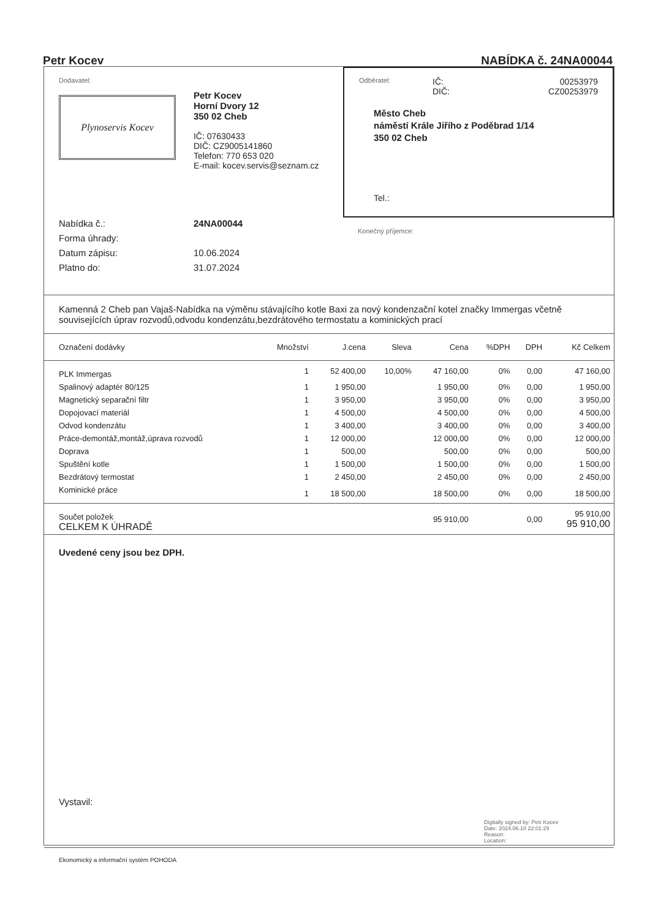Petr Kocev NABÍDKA č. 24NA00044
Dodavatel:
Plynoservis Kocev
Petr Kocev
Horní Dvory 12
350 02 Cheb
IČ: 07630433
DIČ: CZ9005141860
Telefon: 770 653 020
E-mail: kocev.servis@seznam.cz
Nabídka č.: 24NA00044
Forma úhrady:
Datum zápisu: 10.06.2024
Platno do: 31.07.2024
Odběratel: IČ:
DIČ: 00253979
CZ00253979
Město Cheb
náměstí Krále Jiřího z Poděbrad 1/14
350 02 Cheb
Tel.:
Konečný příjemce:
Kamenná 2 Cheb pan Vajaš-Nabídka na výměnu stávajícího kotle Baxi za nový kondenzační kotel značky Immergas včetně souvisejících úprav rozvodů,odvodu kondenzátu,bezdrátového termostatu a kominických prací
| Označení dodávky | Množství | J.cena | Sleva | Cena | %DPH | DPH | Kč Celkem |
| --- | --- | --- | --- | --- | --- | --- | --- |
| PLK Immergas | 1 | 52 400,00 | 10,00% | 47 160,00 | 0% | 0,00 | 47 160,00 |
| Spalinový adaptér 80/125 | 1 | 1 950,00 | | 1 950,00 | 0% | 0,00 | 1 950,00 |
| Magnetický separační filtr | 1 | 3 950,00 | | 3 950,00 | 0% | 0,00 | 3 950,00 |
| Dopojovací materiál | 1 | 4 500,00 | | 4 500,00 | 0% | 0,00 | 4 500,00 |
| Odvod kondenzátu | 1 | 3 400,00 | | 3 400,00 | 0% | 0,00 | 3 400,00 |
| Práce-demontáž,montáž,úprava rozvodů | 1 | 12 000,00 | | 12 000,00 | 0% | 0,00 | 12 000,00 |
| Doprava | 1 | 500,00 | | 500,00 | 0% | 0,00 | 500,00 |
| Spuštění kotle | 1 | 1 500,00 | | 1 500,00 | 0% | 0,00 | 1 500,00 |
| Bezdrátový termostat | 1 | 2 450,00 | | 2 450,00 | 0% | 0,00 | 2 450,00 |
| Kominické práce | 1 | 18 500,00 | | 18 500,00 | 0% | 0,00 | 18 500,00 |
| Součet položek CELKEM K ÚHRADĚ | | | | 95 910,00 | | 0,00 | 95 910,00 95 910,00 |
Uvedené ceny jsou bez DPH.
Vystavil:
Digitally signed by: Petr Kocev
Date: 2024.06.10 22:01:29
Reason:
Location:
Ekonomický a informační systém POHODA